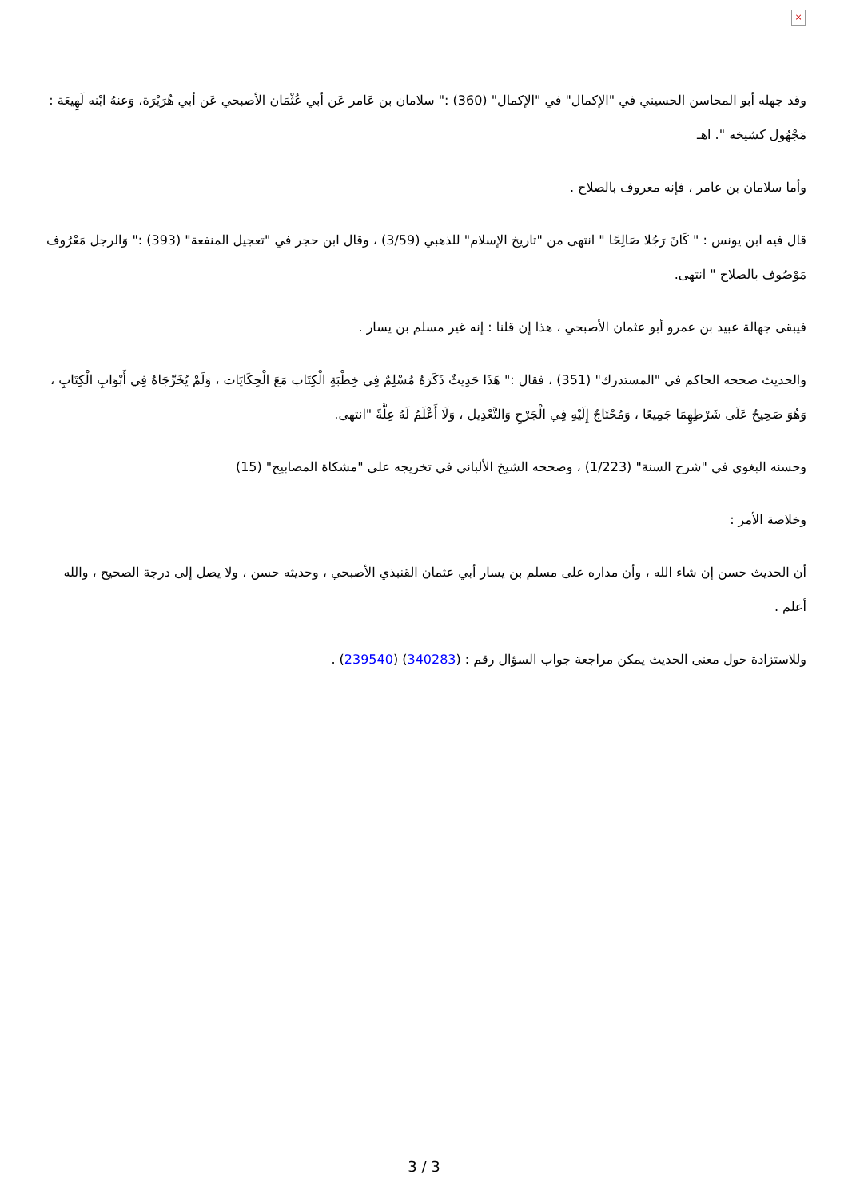×
وقد جهله أبو المحاسن الحسيني في "الإكمال" في "الإكمال" (360) :" سلامان بن عَامر عَن أبي عُثْمَان الأصبحي عَن أبي هُرَيْرَة، وَعنهُ ابْنه لَهِيعَة : مَجْهُول كشيخه ". اهـ
وأما سلامان بن عامر ، فإنه معروف بالصلاح .
قال فيه ابن يونس : " كَانَ رَجُلا صَالِحًا " انتهى من "تاريخ الإسلام" للذهبي (3/59) ، وقال ابن حجر في "تعجيل المنفعة" (393) :" وَالرجل مَعْرُوف مَوْصُوف بالصلاح " انتهى.
فيبقى جهالة عبيد بن عمرو أبو عثمان الأصبحي ، هذا إن قلنا : إنه غير مسلم بن يسار .
والحديث صححه الحاكم في "المستدرك" (351) ، فقال :" هَذَا حَدِيثٌ ذَكَرَهُ مُسْلِمٌ فِي خِطْبَةِ الْكِتَاب مَعَ الْحِكَايَات ، وَلَمْ يُخَرِّجَاهُ فِي أَبْوَابِ الْكِتَابِ ، وَهُوَ صَحِيحٌ عَلَى شَرْطِهِمَا جَمِيعًا ، وَمُحْتَاجٌ إِلَيْهِ فِي الْجَرْحِ وَالتَّعْدِيل ، وَلَا أَعْلَمُ لَهُ عِلَّةً "انتهى.
وحسنه البغوي في "شرح السنة" (1/223) ، وصححه الشيخ الألباني في تخريجه على "مشكاة المصابيح" (15)
وخلاصة الأمر :
أن الحديث حسن إن شاء الله ، وأن مداره على مسلم بن يسار أبي عثمان القنبذي الأصبحي ، وحديثه حسن ، ولا يصل إلى درجة الصحيح ، والله أعلم .
وللاستزادة حول معنى الحديث يمكن مراجعة جواب السؤال رقم : (340283) (239540) .
3 / 3